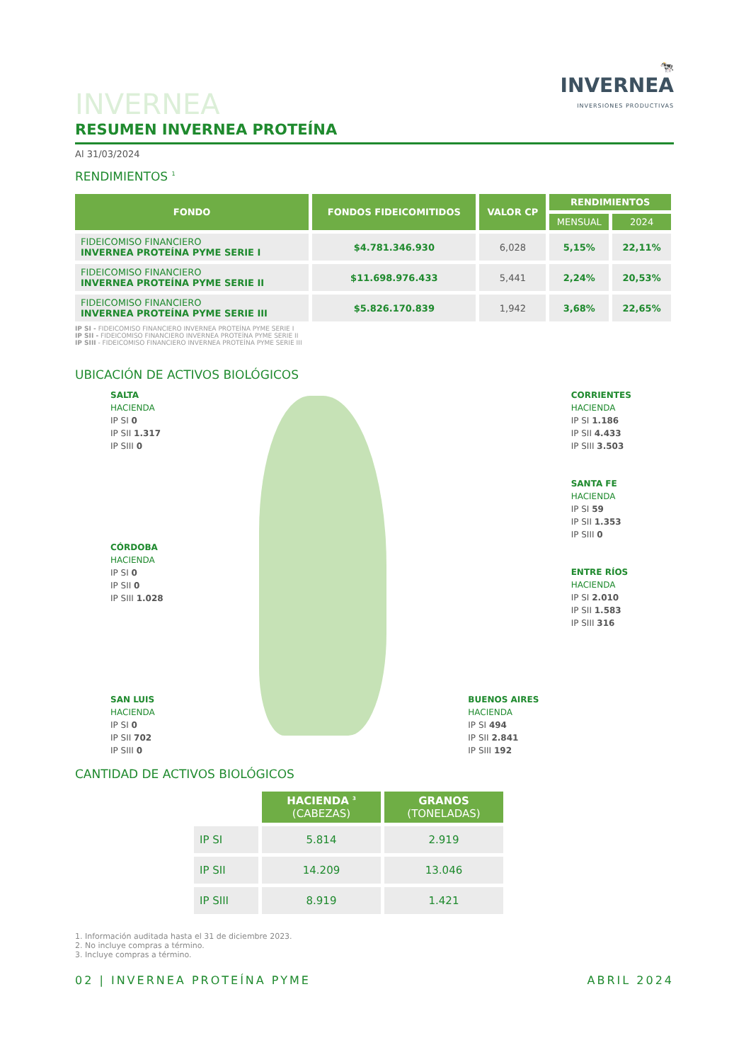🐄
INVERNEA
INVERSIONES PRODUCTIVAS
INVERNEA
RESUMEN INVERNEA PROTEÍNA
Al 31/03/2024
RENDIMIENTOS <sup>1</sup>
| FONDO | FONDOS FIDEICOMITIDOS | VALOR CP | RENDIMIENTOS | |
| --- | --- | --- | --- | --- |
| | | | MENSUAL | 2024 |
| FIDEICOMISO FINANCIERO INVERNEA PROTEÍNA PYME SERIE I | $4.781.346.930 | 6,028 | 5,15% | 22,11% |
| FIDEICOMISO FINANCIERO INVERNEA PROTEÍNA PYME SERIE II | $11.698.976.433 | 5,441 | 2,24% | 20,53% |
| FIDEICOMISO FINANCIERO INVERNEA PROTEÍNA PYME SERIE III | $5.826.170.839 | 1,942 | 3,68% | 22,65% |
IP SI - FIDEICOMISO FINANCIERO INVERNEA PROTEÍNA PYME SERIE I
IP SII - FIDEICOMISO FINANCIERO INVERNEA PROTEÍNA PYME SERIE II
IP SIII - FIDEICOMISO FINANCIERO INVERNEA PROTEÍNA PYME SERIE III
UBICACIÓN DE ACTIVOS BIOLÓGICOS
SALTA
HACIENDA
IP SI 0
IP SII 1.317
IP SIII 0
CÓRDOBA
HACIENDA
IP SI 0
IP SII 0
IP SIII 1.028
SAN LUIS
HACIENDA
IP SI 0
IP SII 702
IP SIII 0
BUENOS AIRES
HACIENDA
IP SI 494
IP SII 2.841
IP SIII 192
CORRIENTES
HACIENDA
IP SI 1.186
IP SII 4.433
IP SIII 3.503
SANTA FE
HACIENDA
IP SI 59
IP SII 1.353
IP SIII 0
ENTRE RÍOS
HACIENDA
IP SI 2.010
IP SII 1.583
IP SIII 316
CANTIDAD DE ACTIVOS BIOLÓGICOS
| | HACIENDA <sup>3</sup> (CABEZAS) | GRANOS (TONELADAS) |
| --- | --- | --- |
| IP SI | 5.814 | 2.919 |
| IP SII | 14.209 | 13.046 |
| IP SIII | 8.919 | 1.421 |
1. Información auditada hasta el 31 de diciembre 2023.
2. No incluye compras a término.
3. Incluye compras a término.
02 | INVERNEA PROTEÍNA PYME ABRIL 2024